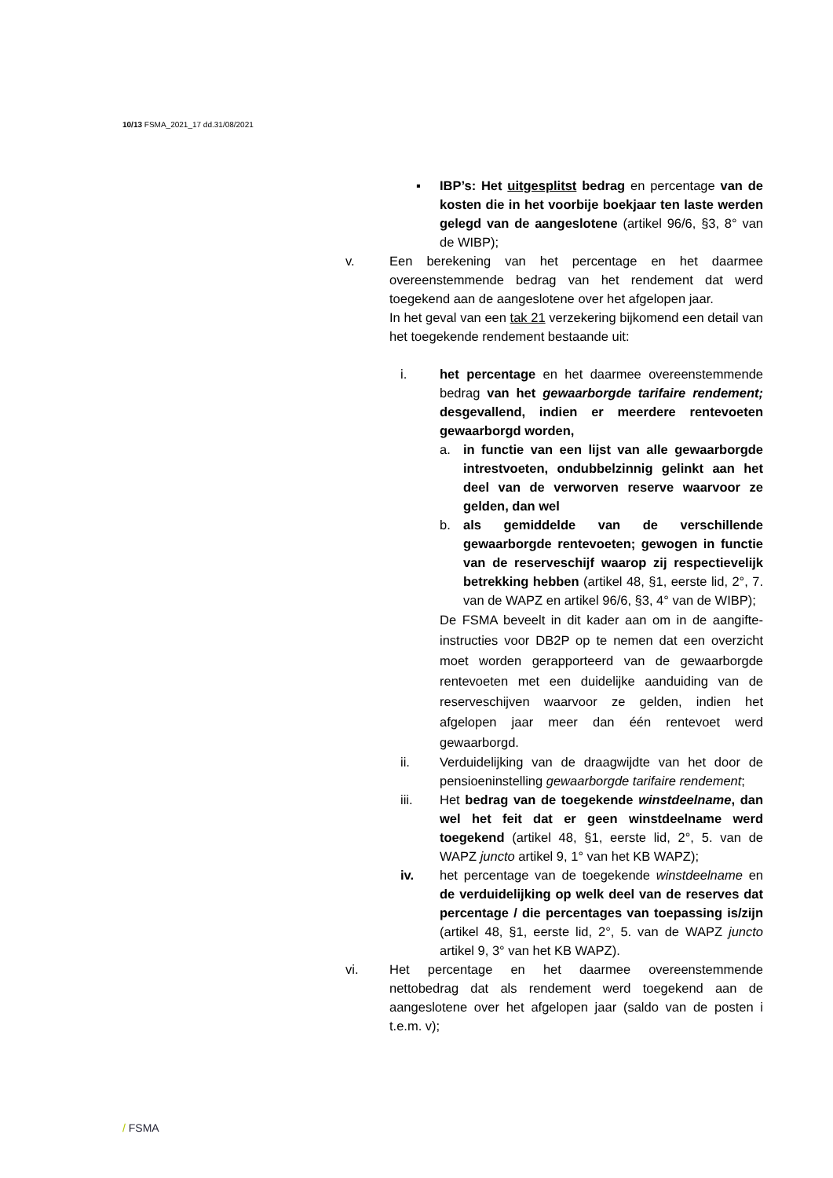10/13 FSMA_2021_17 dd.31/08/2021
▪ IBP’s: Het uitgesplitst bedrag en percentage van de kosten die in het voorbije boekjaar ten laste werden gelegd van de aangeslotene (artikel 96/6, §3, 8° van de WIBP);
v. Een berekening van het percentage en het daarmee overeenstemmende bedrag van het rendement dat werd toegekend aan de aangeslotene over het afgelopen jaar.
In het geval van een tak 21 verzekering bijkomend een detail van het toegekende rendement bestaande uit:
i. het percentage en het daarmee overeenstemmende bedrag van het gewaarborgde tarifaire rendement; desgevallend, indien er meerdere rentevoeten gewaarborgd worden,
a. in functie van een lijst van alle gewaarborgde intrestvoeten, ondubbelzinnig gelinkt aan het deel van de verworven reserve waarvoor ze gelden, dan wel
b. als gemiddelde van de verschillende gewaarborgde rentevoeten; gewogen in functie van de reserveschijf waarop zij respectievelijk betrekking hebben (artikel 48, §1, eerste lid, 2°, 7. van de WAPZ en artikel 96/6, §3, 4° van de WIBP);
De FSMA beveelt in dit kader aan om in de aangifte-instructies voor DB2P op te nemen dat een overzicht moet worden gerapporteerd van de gewaarborgde rentevoeten met een duidelijke aanduiding van de reserveschijven waarvoor ze gelden, indien het afgelopen jaar meer dan één rentevoet werd gewaarborgd.
ii. Verduidelijking van de draagwijdte van het door de pensioeninstelling gewaarborgde tarifaire rendement;
iii. Het bedrag van de toegekende winstdeelname, dan wel het feit dat er geen winstdeelname werd toegekend (artikel 48, §1, eerste lid, 2°, 5. van de WAPZ juncto artikel 9, 1° van het KB WAPZ);
iv. het percentage van de toegekende winstdeelname en de verduidelijking op welk deel van de reserves dat percentage / die percentages van toepassing is/zijn (artikel 48, §1, eerste lid, 2°, 5. van de WAPZ juncto artikel 9, 3° van het KB WAPZ).
vi. Het percentage en het daarmee overeenstemmende nettobedrag dat als rendement werd toegekend aan de aangeslotene over het afgelopen jaar (saldo van de posten i t.e.m. v);
/ FSMA